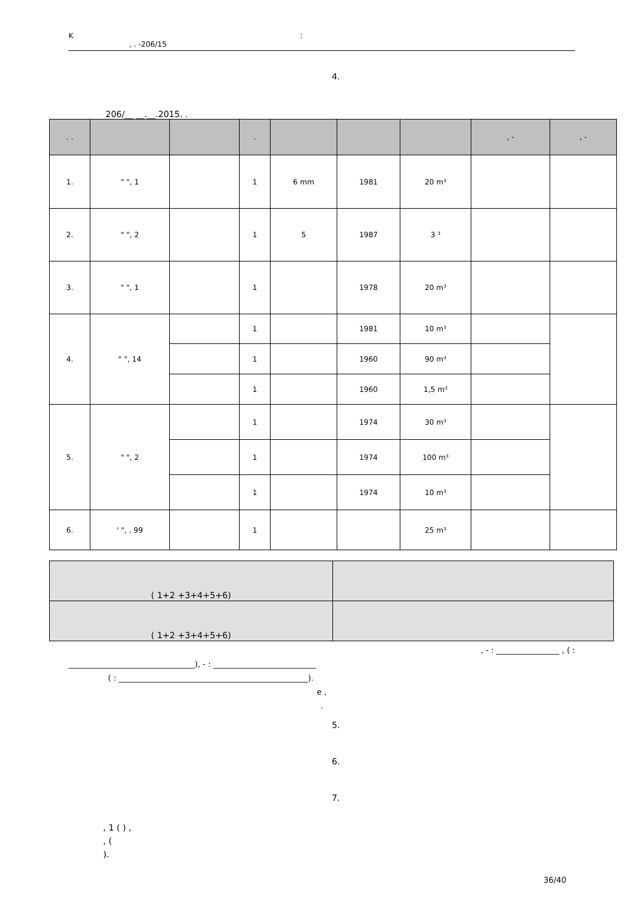K :
, . -206/15
4.
206/__ __.__.2015. .
| . . | | | . | | | | , - | , - |
| --- | --- | --- | --- | --- | --- | --- | --- | --- |
| 1. | " ", 1 | | 1 | 6 mm | 1981 | 20 m³ | | |
| 2. | " ", 2 | | 1 | 5 | 1987 | 3 ³ | | |
| 3. | " ", 1 | | 1 | | 1978 | 20 m³ | | |
| 4. | " ", 14 | | 1 | | 1981 | 10 m³ | | |
| | | | 1 | | 1960 | 90 m³ | | |
| | | | 1 | | 1960 | 1,5 m³ | | |
| 5. | " ", 2 | | 1 | | 1974 | 30 m³ | | |
| | | | 1 | | 1974 | 100 m³ | | |
| | | | 1 | | 1974 | 10 m³ | | |
| 6. | ' ", . 99 | | 1 | | | 25 m³ | | |
| ( 1+2 +3+4+5+6) | |
| ( 1+2 +3+4+5+6) | |
, - : ________________ , ( :
________________________________), - : __________________________
( : ________________________________________________).
e ,
.
5.
6.
7.
, 1 ( ) ,
, (
).
36/40